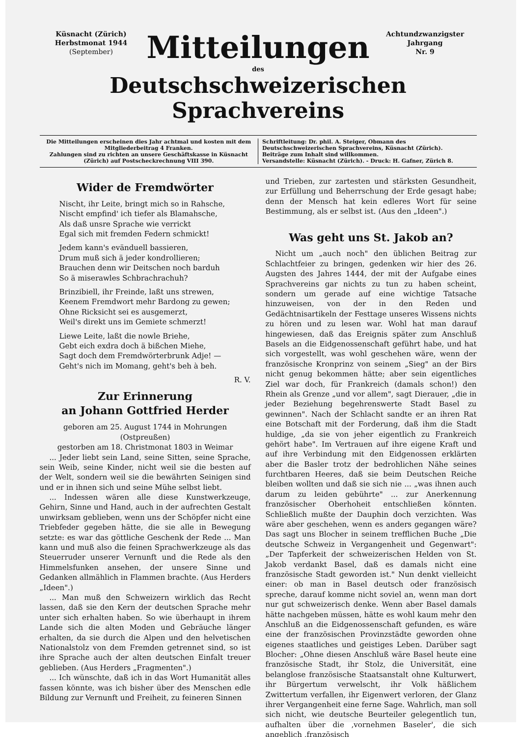Küsnacht (Zürich)
Herbstmonat 1944
(September)
Mitteilungen
Achtundzwanzigster Jahrgang
Nr. 9
des
Deutschschweizerischen Sprachvereins
Die Mitteilungen erscheinen dies Jahr achtmal und kosten mit dem Mitgliederbeitrag 4 Franken.
Zahlungen sind zu richten an unsere Geschäftskasse in Küsnacht (Zürich) auf Postscheckrechnung VIII 390.
Schriftleitung: Dr. phil. A. Steiger, Obmann des Deutschschweizerischen Sprachvereins, Küsnacht (Zürich).
Beiträge zum Inhalt sind willkommen.
Versandstelle: Küsnacht (Zürich). - Druck: H. Gafner, Zürich 8.
Wider de Fremdwörter
Nischt, ihr Leite, bringt mich so in Rahsche,
Nischt empfind' ich tiefer als Blamahsche,
Als daß unsre Sprache wie verrickt
Egal sich mit fremden Federn schmickt!
Jedem kann's evänduell bassieren,
Drum muß sich ä jeder kondrollieren;
Brauchen denn wir Deitschen noch barduh
So ä miserawles Schbrachrachuh?
Brinzibiell, ihr Freinde, laßt uns strewen,
Keenem Fremdwort mehr Bardong zu gewen;
Ohne Ricksicht sei es ausgemerzt,
Weil's direkt uns im Gemiete schmerzt!
Liewe Leite, laßt die nowle Briehe,
Gebt eich exdra doch ä bißchen Miehe,
Sagt doch dem Fremdwörterbrunk Adje! —
Geht's nich im Momang, geht's beh à beh.
R. V.
Zur Erinnerung
an Johann Gottfried Herder
geboren am 25. August 1744 in Mohrungen (Ostpreußen)
gestorben am 18. Christmonat 1803 in Weimar
... Jeder liebt sein Land, seine Sitten, seine Sprache, sein Weib, seine Kinder, nicht weil sie die besten auf der Welt, sondern weil sie die bewährten Seinigen sind und er in ihnen sich und seine Mühe selbst liebt.
... Indessen wären alle diese Kunstwerkzeuge, Gehirn, Sinne und Hand, auch in der aufrechten Gestalt unwirksam geblieben, wenn uns der Schöpfer nicht eine Triebfeder gegeben hätte, die sie alle in Bewegung setzte: es war das göttliche Geschenk der Rede ... Man kann und muß also die feinen Sprachwerkzeuge als das Steuerruder unserer Vernunft und die Rede als den Himmelsfunken ansehen, der unsere Sinne und Gedanken allmählich in Flammen brachte. (Aus Herders „Ideen".)
... Man muß den Schweizern wirklich das Recht lassen, daß sie den Kern der deutschen Sprache mehr unter sich erhalten haben. So wie überhaupt in ihrem Lande sich die alten Moden und Gebräuche länger erhalten, da sie durch die Alpen und den helvetischen Nationalstolz von dem Fremden getrennet sind, so ist ihre Sprache auch der alten deutschen Einfalt treuer geblieben. (Aus Herders „Fragmenten".)
... Ich wünschte, daß ich in das Wort Humanität alles fassen könnte, was ich bisher über des Menschen edle Bildung zur Vernunft und Freiheit, zu feineren Sinnen
und Trieben, zur zartesten und stärksten Gesundheit, zur Erfüllung und Beherrschung der Erde gesagt habe; denn der Mensch hat kein edleres Wort für seine Bestimmung, als er selbst ist. (Aus den „Ideen".)
Was geht uns St. Jakob an?
Nicht um „auch noch" den üblichen Beitrag zur Schlachtfeier zu bringen, gedenken wir hier des 26. Augsten des Jahres 1444, der mit der Aufgabe eines Sprachvereins gar nichts zu tun zu haben scheint, sondern um gerade auf eine wichtige Tatsache hinzuweisen, von der in den Reden und Gedächtnisartikeln der Festtage unseres Wissens nichts zu hören und zu lesen war. Wohl hat man darauf hingewiesen, daß das Ereignis später zum Anschluß Basels an die Eidgenossenschaft geführt habe, und hat sich vorgestellt, was wohl geschehen wäre, wenn der französische Kronprinz von seinem „Sieg" an der Birs nicht genug bekommen hätte; aber sein eigentliches Ziel war doch, für Frankreich (damals schon!) den Rhein als Grenze „und vor allem", sagt Dierauer, „die in jeder Beziehung begehrenswerte Stadt Basel zu gewinnen". Nach der Schlacht sandte er an ihren Rat eine Botschaft mit der Forderung, daß ihm die Stadt huldige, „da sie von jeher eigentlich zu Frankreich gehört habe". Im Vertrauen auf ihre eigene Kraft und auf ihre Verbindung mit den Eidgenossen erklärten aber die Basler trotz der bedrohlichen Nähe seines furchtbaren Heeres, daß sie beim Deutschen Reiche bleiben wollten und daß sie sich nie ... „was ihnen auch darum zu leiden gebührte" ... zur Anerkennung französischer Oberhoheit entschließen könnten. Schließlich mußte der Dauphin doch verzichten. Was wäre aber geschehen, wenn es anders gegangen wäre? Das sagt uns Blocher in seinem trefflichen Buche „Die deutsche Schweiz in Vergangenheit und Gegenwart": „Der Tapferkeit der schweizerischen Helden von St. Jakob verdankt Basel, daß es damals nicht eine französische Stadt geworden ist." Nun denkt vielleicht einer: ob man in Basel deutsch oder französisch spreche, darauf komme nicht soviel an, wenn man dort nur gut schweizerisch denke. Wenn aber Basel damals hätte nachgeben müssen, hätte es wohl kaum mehr den Anschluß an die Eidgenossenschaft gefunden, es wäre eine der französischen Provinzstädte geworden ohne eigenes staatliches und geistiges Leben. Darüber sagt Blocher: „Ohne diesen Anschluß wäre Basel heute eine französische Stadt, ihr Stolz, die Universität, eine belanglose französische Staatsanstalt ohne Kulturwert, ihr Bürgertum verwelscht, ihr Volk häßlichem Zwittertum verfallen, ihr Eigenwert verloren, der Glanz ihrer Vergangenheit eine ferne Sage. Wahrlich, man soll sich nicht, wie deutsche Beurteiler gelegentlich tun, aufhalten über die ‚vornehmen Baseler', die sich angeblich ‚französisch